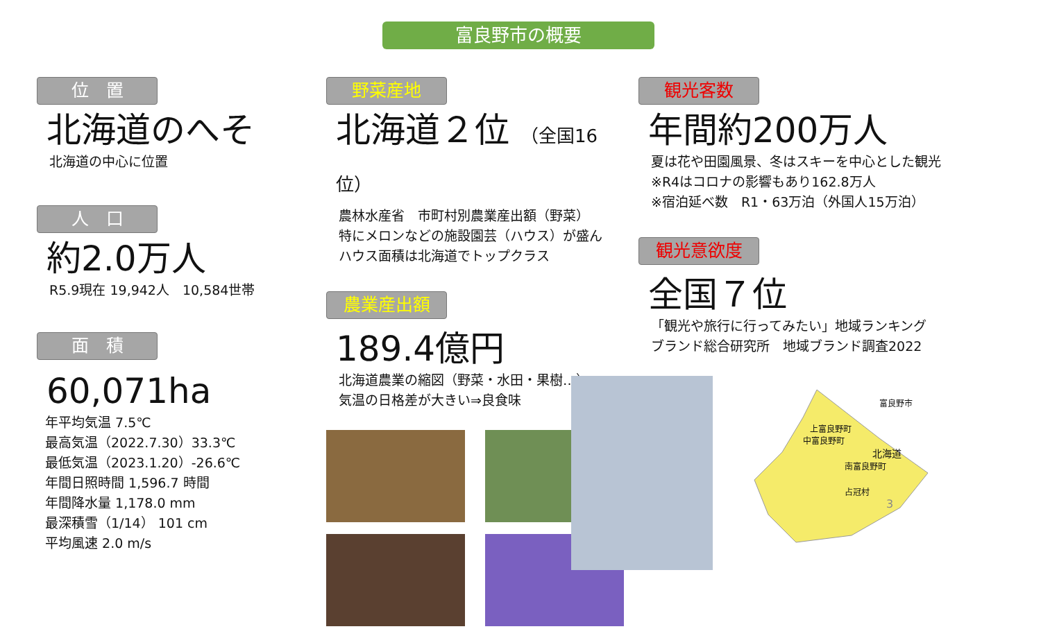富良野市の概要
位　置
北海道のへそ
北海道の中心に位置
人　口
約2.0万人
R5.9現在 19,942人　10,584世帯
面　積
60,071ha
年平均気温 7.5℃
最高気温（2022.7.30）33.3℃
最低気温（2023.1.20）-26.6℃
年間日照時間 1,596.7 時間
年間降水量 1,178.0 mm
最深積雪（1/14） 101 cm
平均風速 2.0 m/s
野菜産地
北海道２位 （全国16位）
農林水産省　市町村別農業産出額（野菜）
特にメロンなどの施設園芸（ハウス）が盛ん
ハウス面積は北海道でトップクラス
農業産出額
189.4億円
北海道農業の縮図（野菜・水田・果樹…）
気温の日格差が大きい⇒良食味
観光客数
年間約200万人
夏は花や田園風景、冬はスキーを中心とした観光
※R4はコロナの影響もあり162.8万人
※宿泊延べ数　R1・63万泊（外国人15万泊）
観光意欲度
全国７位
「観光や旅行に行ってみたい」地域ランキング
ブランド総合研究所　地域ブランド調査2022
富良野市
上富良野町
中富良野町
北海道
南富良野町
占冠村
3